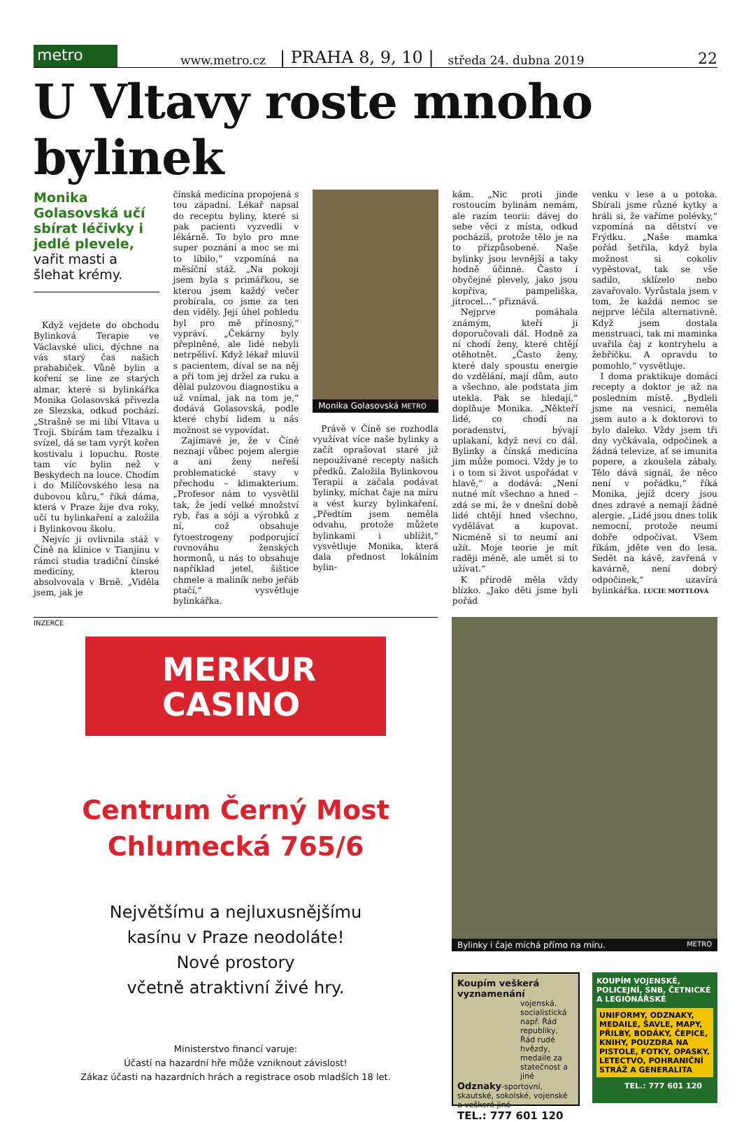metro
www.metro.cz | PRAHA 8, 9, 10 | středa 24. dubna 2019 22
U Vltavy roste mnoho bylinek
Monika Golasovská učí sbírat léčivky i jedlé plevele, vařit masti a šlehat krémy.
Když vejdete do obchodu Bylinková Terapie ve Václavské ulici, dýchne na vás starý čas našich prababiček. Vůně bylin a koření se line ze starých almar, které si bylinkářka Monika Golasovská přivezla ze Slezska, odkud pochází. „Strašně se mi líbí Vltava u Troji. Sbírám tam třezalku i svízel, dá se tam vyrýt kořen kostivalu i lopuchu. Roste tam víc bylin než v Beskydech na louce. Chodím i do Milíčovského lesa na dubovou kůru,“ říká dáma, která v Praze žije dva roky, učí tu bylinkaření a založila i Bylinkovou školu.
Nejvíc ji ovlivnila stáž v Číně na klinice v Tianjinu v rámci studia tradiční čínské medicíny, kterou absolvovala v Brně. „Viděla jsem, jak je
čínská medicína propojená s tou západní. Lékař napsal do receptu byliny, které si pak pacienti vyzvedli v lékárně. To bylo pro mne super poznání a moc se mi to líbilo,“ vzpomíná na měsíční stáž. „Na pokoji jsem byla s primářkou, se kterou jsem každý večer probírala, co jsme za ten den viděly. Její úhel pohledu byl pro mě přínosný,“ vypráví. „Čekárny byly přeplněné, ale lidé nebyli netrpěliví. Když lékař mluvil s pacientem, díval se na něj a při tom jej držel za ruku a dělal pulzovou diagnostiku a už vnímal, jak na tom je,“ dodává Golasovská, podle které chybí lidem u nás možnost se vypovídat.
Zajímavé je, že v Číně neznají vůbec pojem alergie a ani ženy neřeší problematické stavy v přechodu – klimakterium. „Profesor nám to vysvětlil tak, že jedí velké množství ryb, řas a sóji a výrobků z ní, což obsahuje fytoestrogeny podporující rovnováhu ženských hormonů, u nás to obsahuje například jetel, šištice chmele a maliník nebo jeřáb ptačí,“ vysvětluje bylinkářka.
Monika Golasovská METRO
Právě v Číně se rozhodla využívat více naše bylinky a začít oprašovat staré již nepoužívané recepty našich předků. Založila Bylinkovou Terapii a začala podávat bylinky, míchat čaje na míru a vést kurzy bylinkaření. „Předtím jsem neměla odvahu, protože můžete bylinkami i ublížit,“ vysvětluje Monika, která dala přednost lokálním bylin-
kám. „Nic proti jinde rostoucím bylinám nemám, ale razím teorii: dávej do sebe věci z místa, odkud pocházíš, protože tělo je na to přizpůsobené. Naše bylinky jsou levnější a taky hodně účinné. Často i obyčejné plevely, jako jsou kopřiva, pampeliška, jitrocel…“ přiznává.
Nejprve pomáhala známým, kteří ji doporučovali dál. Hodně za ní chodí ženy, které chtějí otěhotnět. „Často ženy, které daly spoustu energie do vzdělání, mají dům, auto a všechno, ale podstata jim utekla. Pak se hledají,“ doplňuje Monika. „Někteří lidé, co chodí na poradenství, bývají uplakaní, když neví co dál. Bylinky a čínská medicína jim může pomoci. Vždy je to i o tom si život uspořádat v hlavě,“ a dodává: „Není nutné mít všechno a hned – zdá se mi, že v dnešní době lidé chtějí hned všechno, vydělávat a kupovat. Nicméně si to neumí ani užít. Moje teorie je mít raději méně, ale umět si to užívat.“
K přírodě měla vždy blízko. „Jako děti jsme byli pořád
venku v lese a u potoka. Sbírali jsme různé kytky a hráli si, že vaříme polévky,“ vzpomíná na dětství ve Frýdku. „Naše mamka pořád šetřila, když byla možnost si cokoliv vypěstovat, tak se vše sadilo, sklízelo nebo zavařovalo. Vyrůstala jsem v tom, že každá nemoc se nejprve léčila alternativně. Když jsem dostala menstruaci, tak mi maminka uvařila čaj z kontryhelu a žebříčku. A opravdu to pomohlo,“ vysvětluje.
I doma praktikuje domácí recepty a doktor je až na posledním místě. „Bydleli jsme na vesnici, neměla jsem auto a k doktorovi to bylo daleko. Vždy jsem tři dny vyčkávala, odpočinek a žádná televize, ať se imunita popere, a zkoušela zábaly. Tělo dává signál, že něco není v pořádku,“ říká Monika, jejíž dcery jsou dnes zdravé a nemají žádné alergie. „Lidé jsou dnes tolik nemocní, protože neumí dobře odpočívat. Všem říkám, jděte ven do lesa. Sedět na kávě, zavřená v kavárně, není dobrý odpočinek,“ uzavírá bylinkářka. LUCIE MOTTLOVÁ
INZERCE
MERKUR
CASINO
Centrum Černý Most
Chlumecká 765/6
Největšímu a nejluxusnějšímu
kasínu v Praze neodoláte!
Nové prostory
včetně atraktivní živé hry.
Ministerstvo financí varuje:
Účastí na hazardní hře může vzniknout závislost!
Zákaz účasti na hazardních hrách a registrace osob mladších 18 let.
Bylinky i čaje míchá přímo na míru. METRO
Koupím veškerá vyznamenání
vojenská, socialistická např. Řád republiky, Řád rudé hvězdy, medaile za statečnost a jiné
Odznaky-sportovní, skautské, sokolské, vojenské a veškeré jiné
TEL.: 777 601 120
KOUPÍM VOJENSKÉ, POLICEJNÍ, SNB, ČETNICKÉ A LEGIONÁŘSKÉ
UNIFORMY, ODZNAKY, MEDAILE, ŠAVLE, MAPY, PŘILBY, BODÁKY, ČEPICE, KNIHY, POUZDRA NA PISTOLE, FOTKY, OPASKY, LETECTVO, POHRANIČNÍ STRÁŽ A GENERALITA
TEL.: 777 601 120